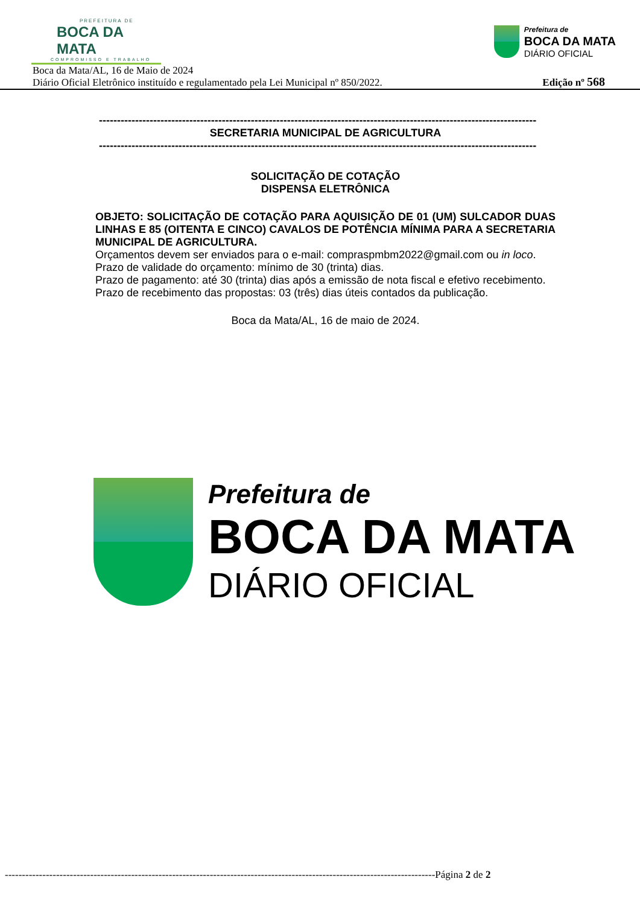PREFEITURA DE
BOCA DA MATA
COMPROMISSO E TRABALHO
Prefeitura de
BOCA DA MATA
DIÁRIO OFICIAL
Boca da Mata/AL, 16 de Maio de 2024
Diário Oficial Eletrônico instituído e regulamentado pela Lei Municipal nº 850/2022.
Edição nº 568
-------------------------------------------------------------------------------------------------------------------------
SECRETARIA MUNICIPAL DE AGRICULTURA
-------------------------------------------------------------------------------------------------------------------------
SOLICITAÇÃO DE COTAÇÃO
DISPENSA ELETRÔNICA
OBJETO: SOLICITAÇÃO DE COTAÇÃO PARA AQUISIÇÃO DE 01 (UM) SULCADOR DUAS LINHAS E 85 (OITENTA E CINCO) CAVALOS DE POTÊNCIA MÍNIMA PARA A SECRETARIA MUNICIPAL DE AGRICULTURA.
Orçamentos devem ser enviados para o e-mail: compraspmbm2022@gmail.com ou in loco.
Prazo de validade do orçamento: mínimo de 30 (trinta) dias.
Prazo de pagamento: até 30 (trinta) dias após a emissão de nota fiscal e efetivo recebimento. Prazo de recebimento das propostas: 03 (três) dias úteis contados da publicação.
Boca da Mata/AL, 16 de maio de 2024.
Prefeitura de
BOCA DA MATA
DIÁRIO OFICIAL
------------------------------------------------------------------------------------------------------------------------------Página 2 de 2